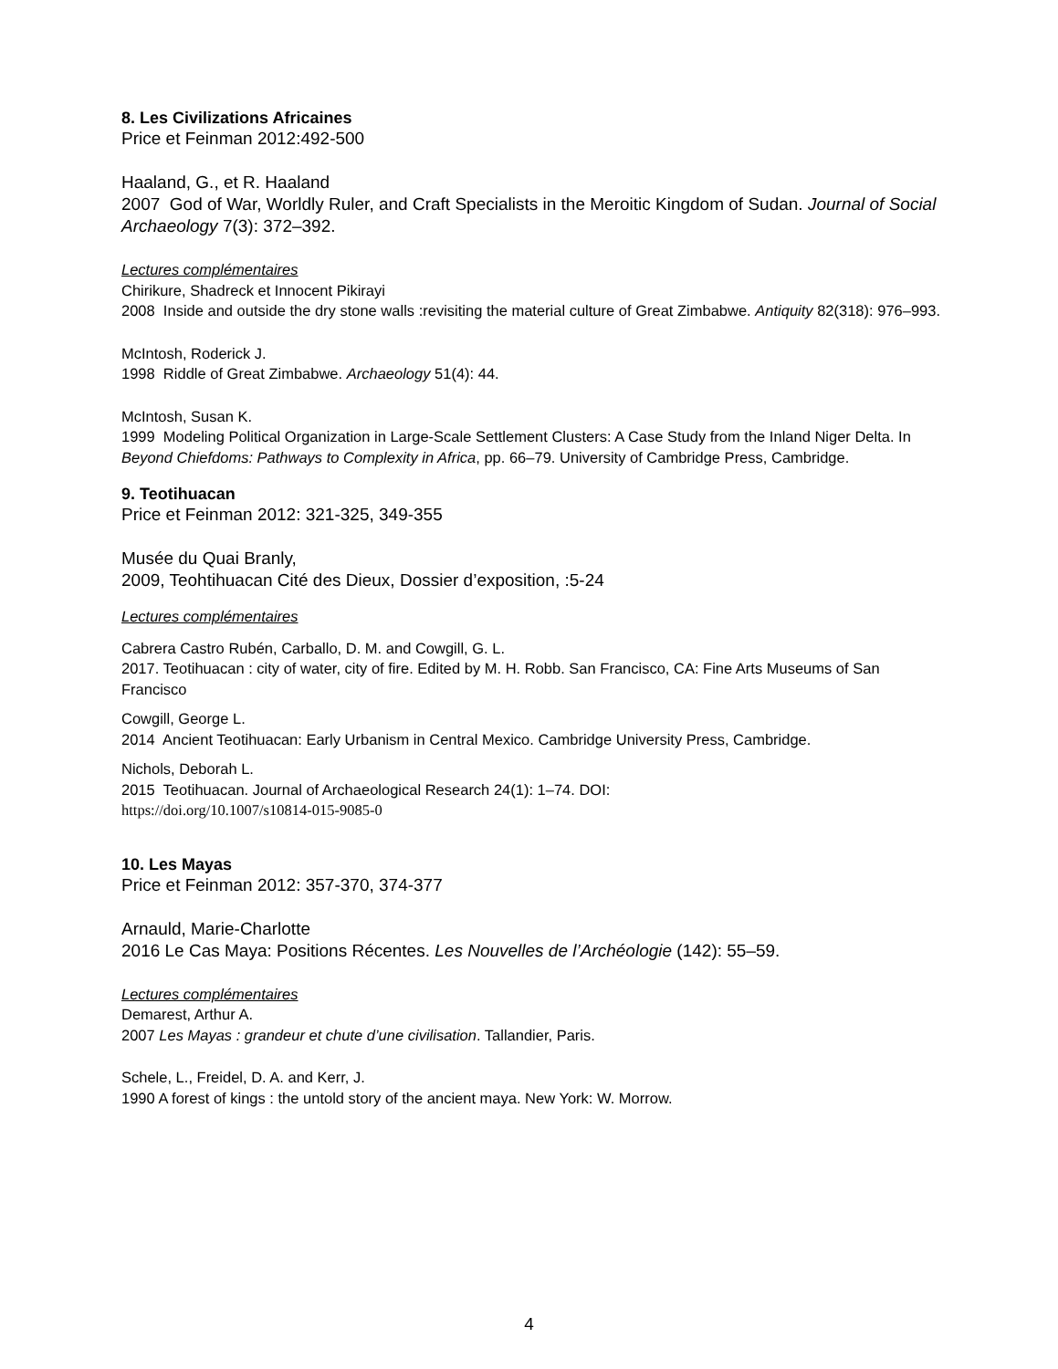8. Les Civilizations Africaines
Price et Feinman 2012:492-500
Haaland, G., et R. Haaland
2007 God of War, Worldly Ruler, and Craft Specialists in the Meroitic Kingdom of Sudan. Journal of Social Archaeology 7(3): 372–392.
Lectures complémentaires
Chirikure, Shadreck et Innocent Pikirayi
2008 Inside and outside the dry stone walls :revisiting the material culture of Great Zimbabwe. Antiquity 82(318): 976–993.
McIntosh, Roderick J.
1998 Riddle of Great Zimbabwe. Archaeology 51(4): 44.
McIntosh, Susan K.
1999 Modeling Political Organization in Large-Scale Settlement Clusters: A Case Study from the Inland Niger Delta. In Beyond Chiefdoms: Pathways to Complexity in Africa, pp. 66–79. University of Cambridge Press, Cambridge.
9. Teotihuacan
Price et Feinman 2012: 321-325, 349-355
Musée du Quai Branly,
2009, Teohtihuacan Cité des Dieux, Dossier d’exposition, :5-24
Lectures complémentaires
Cabrera Castro Rubén, Carballo, D. M. and Cowgill, G. L.
2017. Teotihuacan : city of water, city of fire. Edited by M. H. Robb. San Francisco, CA: Fine Arts Museums of San Francisco
Cowgill, George L.
2014 Ancient Teotihuacan: Early Urbanism in Central Mexico. Cambridge University Press, Cambridge.
Nichols, Deborah L.
2015 Teotihuacan. Journal of Archaeological Research 24(1): 1–74. DOI:
https://doi.org/10.1007/s10814-015-9085-0
10. Les Mayas
Price et Feinman 2012: 357-370, 374-377
Arnauld, Marie-Charlotte
2016 Le Cas Maya: Positions Récentes. Les Nouvelles de l’Archéologie (142): 55–59.
Lectures complémentaires
Demarest, Arthur A.
2007 Les Mayas : grandeur et chute d’une civilisation. Tallandier, Paris.
Schele, L., Freidel, D. A. and Kerr, J.
1990 A forest of kings : the untold story of the ancient maya. New York: W. Morrow.
4